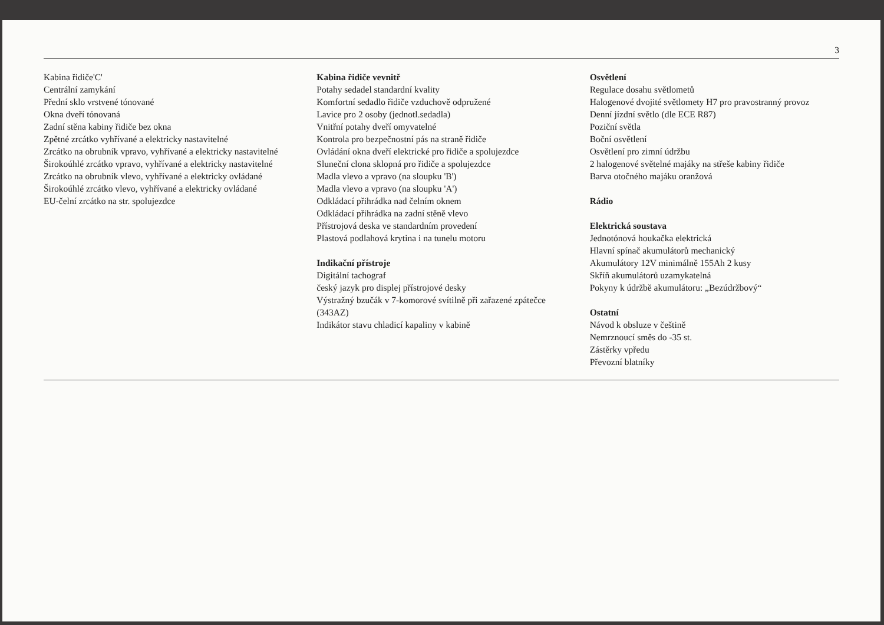3
Kabina řidiče'C'
Centrální zamykání
Přední sklo vrstvené tónované
Okna dveří tónovaná
Zadní stěna kabiny řidiče bez okna
Zpětné zrcátko vyhřívané a elektricky nastavitelné
Zrcátko na obrubník vpravo, vyhřívané a elektricky nastavitelné
Širokoúhlé zrcátko vpravo, vyhřívané a elektricky nastavitelné
Zrcátko na obrubník vlevo, vyhřívané a elektricky ovládané
Širokoúhlé zrcátko vlevo, vyhřívané a elektricky ovládané
EU-čelní zrcátko na str. spolujezdce
Kabina řidiče vevnitř
Potahy sedadel standardní kvality
Komfortní sedadlo řidiče vzduchově odpružené
Lavice pro 2 osoby (jednotl.sedadla)
Vnitřní potahy dveří omyvatelné
Kontrola pro bezpečnostní pás na straně řidiče
Ovládání okna dveří elektrické pro řidiče a spolujezdce
Sluneční clona sklopná pro řidiče a spolujezdce
Madla vlevo a vpravo (na sloupku 'B')
Madla vlevo a vpravo (na sloupku 'A')
Odkládací přihrádka nad čelním oknem
Odkládací přihrádka na zadní stěně vlevo
Přístrojová deska ve standardním provedení
Plastová podlahová krytina i na tunelu motoru
Indikační přístroje
Digitální tachograf
český jazyk pro displej přístrojové desky
Výstražný bzučák v 7-komorové svítilně při zařazené zpátečce (343AZ)
Indikátor stavu chladicí kapaliny v kabině
Osvětlení
Regulace dosahu světlometů
Halogenové dvojité světlomety H7 pro pravostranný provoz
Denní jízdní světlo (dle ECE R87)
Poziční světla
Boční osvětlení
Osvětlení pro zimní údržbu
2 halogenové světelné majáky na střeše kabiny řidiče
Barva otočného majáku oranžová
Rádio
Elektrická soustava
Jednotónová houkačka elektrická
Hlavní spínač akumulátorů mechanický
Akumulátory 12V minimálně 155Ah 2 kusy
Skříň akumulátorů uzamykatelná
Pokyny k údržbě akumulátoru: „Bezúdržbový“
Ostatní
Návod k obsluze v češtině
Nemrznoucí směs do -35 st.
Zástěrky vpředu
Převozní blatníky